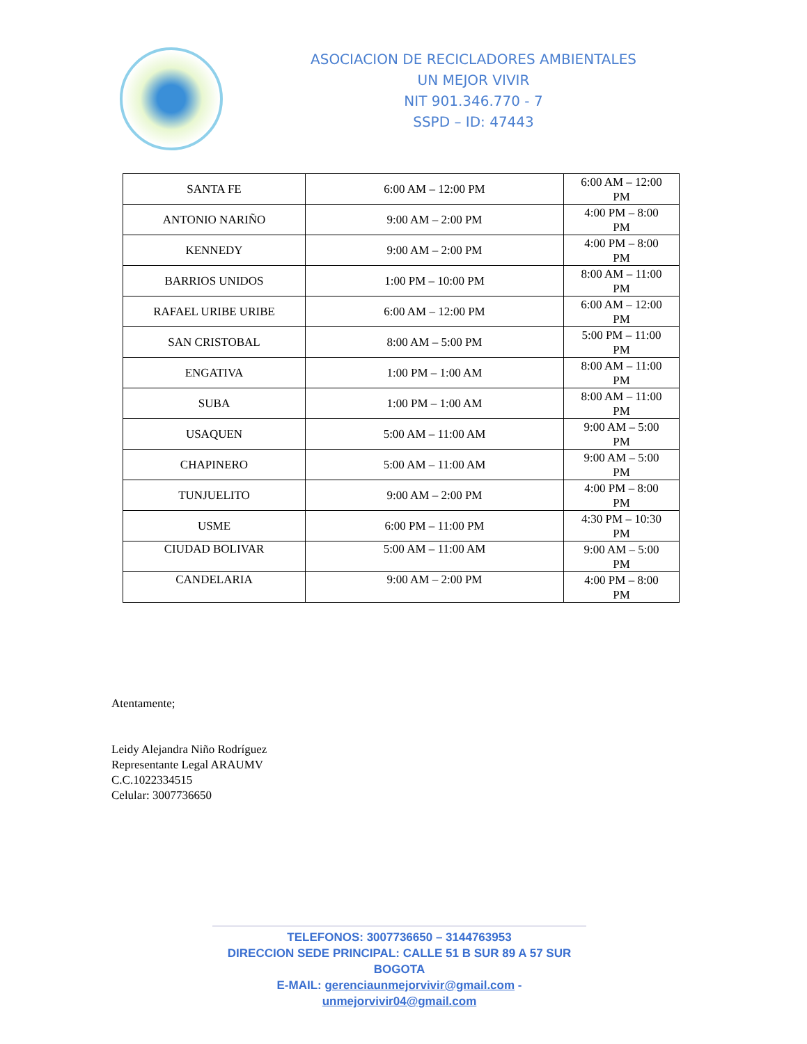ASOCIACION DE RECICLADORES AMBIENTALES
UN MEJOR VIVIR
NIT 901.346.770 - 7
SSPD – ID: 47443
| SANTA FE | 6:00 AM – 12:00 PM | 6:00 AM – 12:00 PM |
| ANTONIO NARIÑO | 9:00 AM – 2:00 PM | 4:00 PM – 8:00 PM |
| KENNEDY | 9:00 AM – 2:00 PM | 4:00 PM – 8:00 PM |
| BARRIOS UNIDOS | 1:00 PM – 10:00 PM | 8:00 AM – 11:00 PM |
| RAFAEL URIBE URIBE | 6:00 AM – 12:00 PM | 6:00 AM – 12:00 PM |
| SAN CRISTOBAL | 8:00 AM – 5:00 PM | 5:00 PM – 11:00 PM |
| ENGATIVA | 1:00 PM – 1:00 AM | 8:00 AM – 11:00 PM |
| SUBA | 1:00 PM – 1:00 AM | 8:00 AM – 11:00 PM |
| USAQUEN | 5:00 AM – 11:00 AM | 9:00 AM – 5:00 PM |
| CHAPINERO | 5:00 AM – 11:00 AM | 9:00 AM – 5:00 PM |
| TUNJUELITO | 9:00 AM – 2:00 PM | 4:00 PM – 8:00 PM |
| USME | 6:00 PM – 11:00 PM | 4:30 PM – 10:30 PM |
| CIUDAD BOLIVAR | 5:00 AM – 11:00 AM | 9:00 AM – 5:00 PM |
| CANDELARIA | 9:00 AM – 2:00 PM | 4:00 PM – 8:00 PM |
Atentamente;
Leidy Alejandra Niño Rodríguez
Representante Legal ARAUMV
C.C.1022334515
Celular: 3007736650
TELEFONOS: 3007736650 – 3144763953
DIRECCION SEDE PRINCIPAL: CALLE 51 B SUR 89 A 57 SUR BOGOTA
E-MAIL: gerenciaunmejorvivir@gmail.com - unmejorvivir04@gmail.com